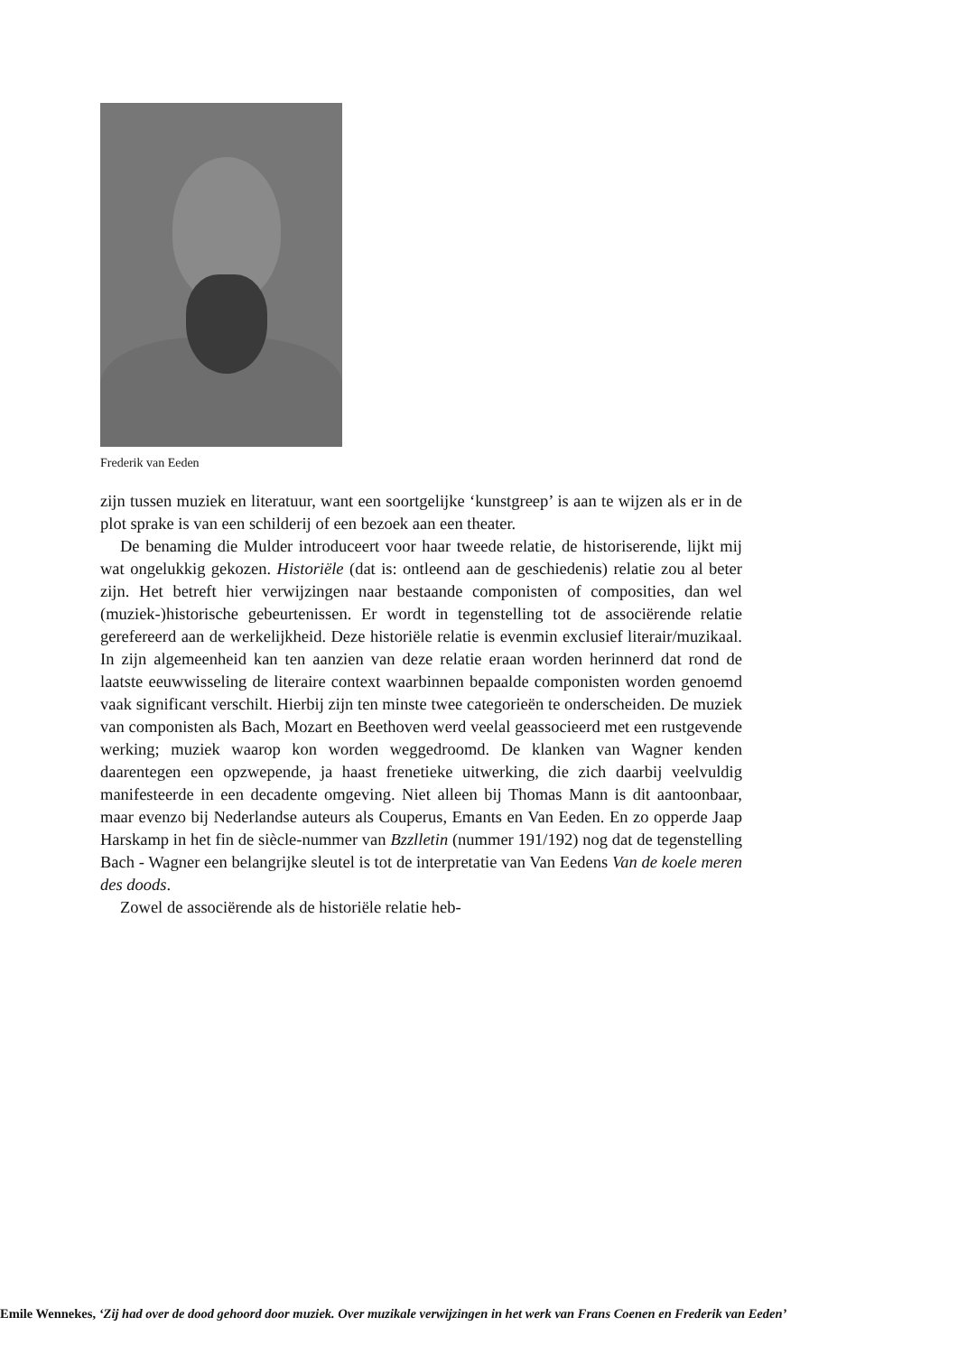Frederik van Eeden
zijn tussen muziek en literatuur, want een soortgelijke ‘kunstgreep’ is aan te wijzen als er in de plot sprake is van een schilderij of een bezoek aan een theater.
De benaming die Mulder introduceert voor haar tweede relatie, de historiserende, lijkt mij wat ongelukkig gekozen. Historiële (dat is: ontleend aan de geschiedenis) relatie zou al beter zijn. Het betreft hier verwijzingen naar bestaande componisten of composities, dan wel (muziek-)historische gebeurtenissen. Er wordt in tegenstelling tot de associërende relatie gerefereerd aan de werkelijkheid. Deze historiële relatie is evenmin exclusief literair/muzikaal. In zijn algemeenheid kan ten aanzien van deze relatie eraan worden herinnerd dat rond de laatste eeuwwisseling de literaire context waarbinnen bepaalde componisten worden genoemd vaak significant verschilt. Hierbij zijn ten minste twee categorieën te onderscheiden. De muziek van componisten als Bach, Mozart en Beethoven werd veelal geassocieerd met een rustgevende werking; muziek waarop kon worden weggedroomd. De klanken van Wagner kenden daarentegen een opzwepende, ja haast frenetieke uitwerking, die zich daarbij veelvuldig manifesteerde in een decadente omgeving. Niet alleen bij Thomas Mann is dit aantoonbaar, maar evenzo bij Nederlandse auteurs als Couperus, Emants en Van Eeden. En zo opperde Jaap Harskamp in het fin de siècle-nummer van Bzzlletin (nummer 191/192) nog dat de tegenstelling Bach - Wagner een belangrijke sleutel is tot de interpretatie van Van Eedens Van de koele meren des doods.
Zowel de associërende als de historiële relatie heb-
Emile Wennekes, ‘Zij had over de dood gehoord door muziek. Over muzikale verwijzingen in het werk van Frans Coenen en Frederik van Eeden’